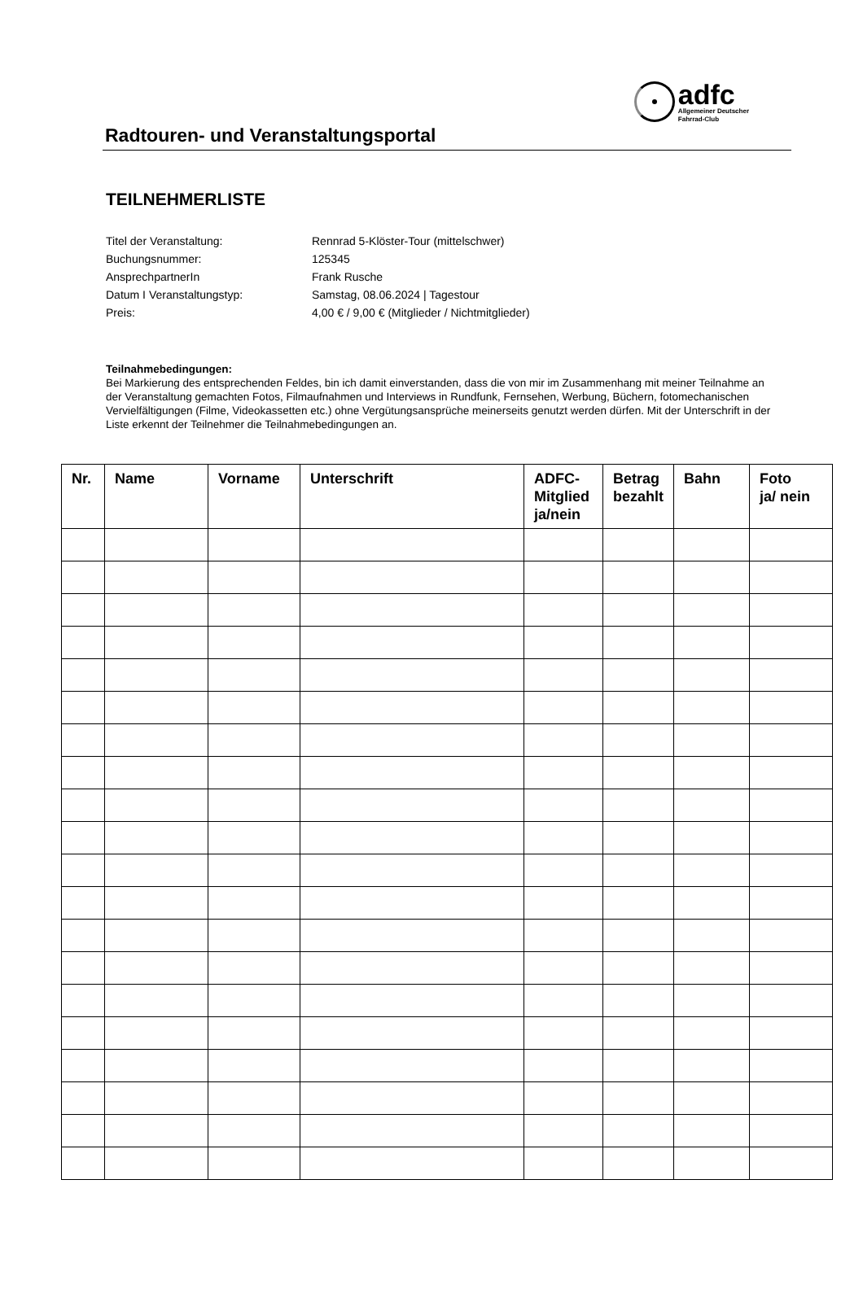Radtouren- und Veranstaltungsportal
adfc
Allgemeiner Deutscher
Fahrrad-Club
TEILNEHMERLISTE
Titel der Veranstaltung: Rennrad 5-Klöster-Tour (mittelschwer)
Buchungsnummer: 125345
AnsprechpartnerIn Frank Rusche
Datum I Veranstaltungstyp: Samstag, 08.06.2024 | Tagestour
Preis: 4,00 € / 9,00 € (Mitglieder / Nichtmitglieder)
Teilnahmebedingungen:
Bei Markierung des entsprechenden Feldes, bin ich damit einverstanden, dass die von mir im Zusammenhang mit meiner Teilnahme an der Veranstaltung gemachten Fotos, Filmaufnahmen und Interviews in Rundfunk, Fernsehen, Werbung, Büchern, fotomechanischen Vervielfältigungen (Filme, Videokassetten etc.) ohne Vergütungsansprüche meinerseits genutzt werden dürfen. Mit der Unterschrift in der Liste erkennt der Teilnehmer die Teilnahmebedingungen an.
| Nr. | Name | Vorname | Unterschrift | ADFC- Mitglied ja/nein | Betrag bezahlt | Bahn | Foto ja/ nein |
| --- | --- | --- | --- | --- | --- | --- | --- |